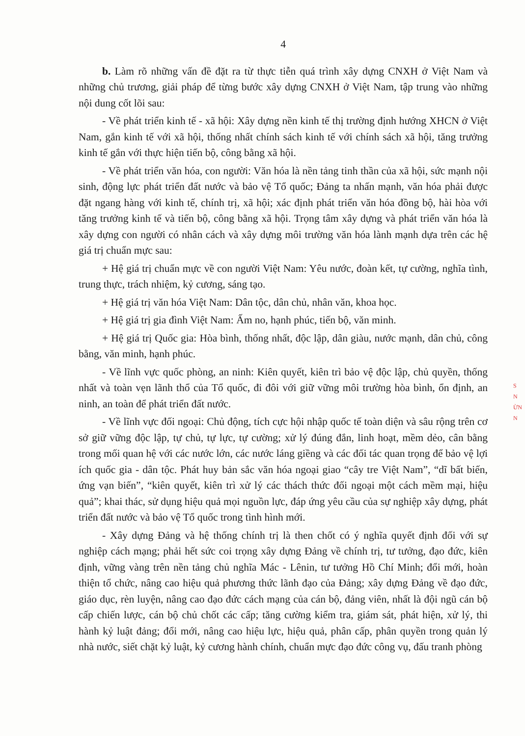4
b. Làm rõ những vấn đề đặt ra từ thực tiễn quá trình xây dựng CNXH ở Việt Nam và những chủ trương, giải pháp để từng bước xây dựng CNXH ở Việt Nam, tập trung vào những nội dung cốt lõi sau:
- Về phát triển kinh tế - xã hội: Xây dựng nền kinh tế thị trường định hướng XHCN ở Việt Nam, gắn kinh tế với xã hội, thống nhất chính sách kinh tế với chính sách xã hội, tăng trưởng kinh tế gắn với thực hiện tiến bộ, công bằng xã hội.
- Về phát triển văn hóa, con người: Văn hóa là nền tảng tinh thần của xã hội, sức mạnh nội sinh, động lực phát triển đất nước và bảo vệ Tổ quốc; Đảng ta nhấn mạnh, văn hóa phải được đặt ngang hàng với kinh tế, chính trị, xã hội; xác định phát triển văn hóa đồng bộ, hài hòa với tăng trưởng kinh tế và tiến bộ, công bằng xã hội. Trọng tâm xây dựng và phát triển văn hóa là xây dựng con người có nhân cách và xây dựng môi trường văn hóa lành mạnh dựa trên các hệ giá trị chuẩn mực sau:
+ Hệ giá trị chuẩn mực về con người Việt Nam: Yêu nước, đoàn kết, tự cường, nghĩa tình, trung thực, trách nhiệm, kỷ cương, sáng tạo.
+ Hệ giá trị văn hóa Việt Nam: Dân tộc, dân chủ, nhân văn, khoa học.
+ Hệ giá trị gia đình Việt Nam: Ấm no, hạnh phúc, tiến bộ, văn minh.
+ Hệ giá trị Quốc gia: Hòa bình, thống nhất, độc lập, dân giàu, nước mạnh, dân chủ, công bằng, văn minh, hạnh phúc.
- Về lĩnh vực quốc phòng, an ninh: Kiên quyết, kiên trì bảo vệ độc lập, chủ quyền, thống nhất và toàn vẹn lãnh thổ của Tổ quốc, đi đôi với giữ vững môi trường hòa bình, ổn định, an ninh, an toàn để phát triển đất nước.
- Về lĩnh vực đối ngoại: Chủ động, tích cực hội nhập quốc tế toàn diện và sâu rộng trên cơ sở giữ vững độc lập, tự chủ, tự lực, tự cường; xử lý đúng đắn, linh hoạt, mềm dẻo, cân bằng trong mối quan hệ với các nước lớn, các nước láng giềng và các đối tác quan trọng để bảo vệ lợi ích quốc gia - dân tộc. Phát huy bản sắc văn hóa ngoại giao “cây tre Việt Nam”, “dĩ bất biến, ứng vạn biến”, “kiên quyết, kiên trì xử lý các thách thức đối ngoại một cách mềm mại, hiệu quả”; khai thác, sử dụng hiệu quả mọi nguồn lực, đáp ứng yêu cầu của sự nghiệp xây dựng, phát triển đất nước và bảo vệ Tổ quốc trong tình hình mới.
- Xây dựng Đảng và hệ thống chính trị là then chốt có ý nghĩa quyết định đối với sự nghiệp cách mạng; phải hết sức coi trọng xây dựng Đảng về chính trị, tư tưởng, đạo đức, kiên định, vững vàng trên nền tảng chủ nghĩa Mác - Lênin, tư tưởng Hồ Chí Minh; đổi mới, hoàn thiện tổ chức, nâng cao hiệu quả phương thức lãnh đạo của Đảng; xây dựng Đảng về đạo đức, giáo dục, rèn luyện, nâng cao đạo đức cách mạng của cán bộ, đảng viên, nhất là đội ngũ cán bộ cấp chiến lược, cán bộ chủ chốt các cấp; tăng cường kiểm tra, giám sát, phát hiện, xử lý, thi hành kỷ luật đảng; đổi mới, nâng cao hiệu lực, hiệu quả, phân cấp, phân quyền trong quản lý nhà nước, siết chặt kỷ luật, kỷ cương hành chính, chuẩn mực đạo đức công vụ, đấu tranh phòng
S N ỪN N